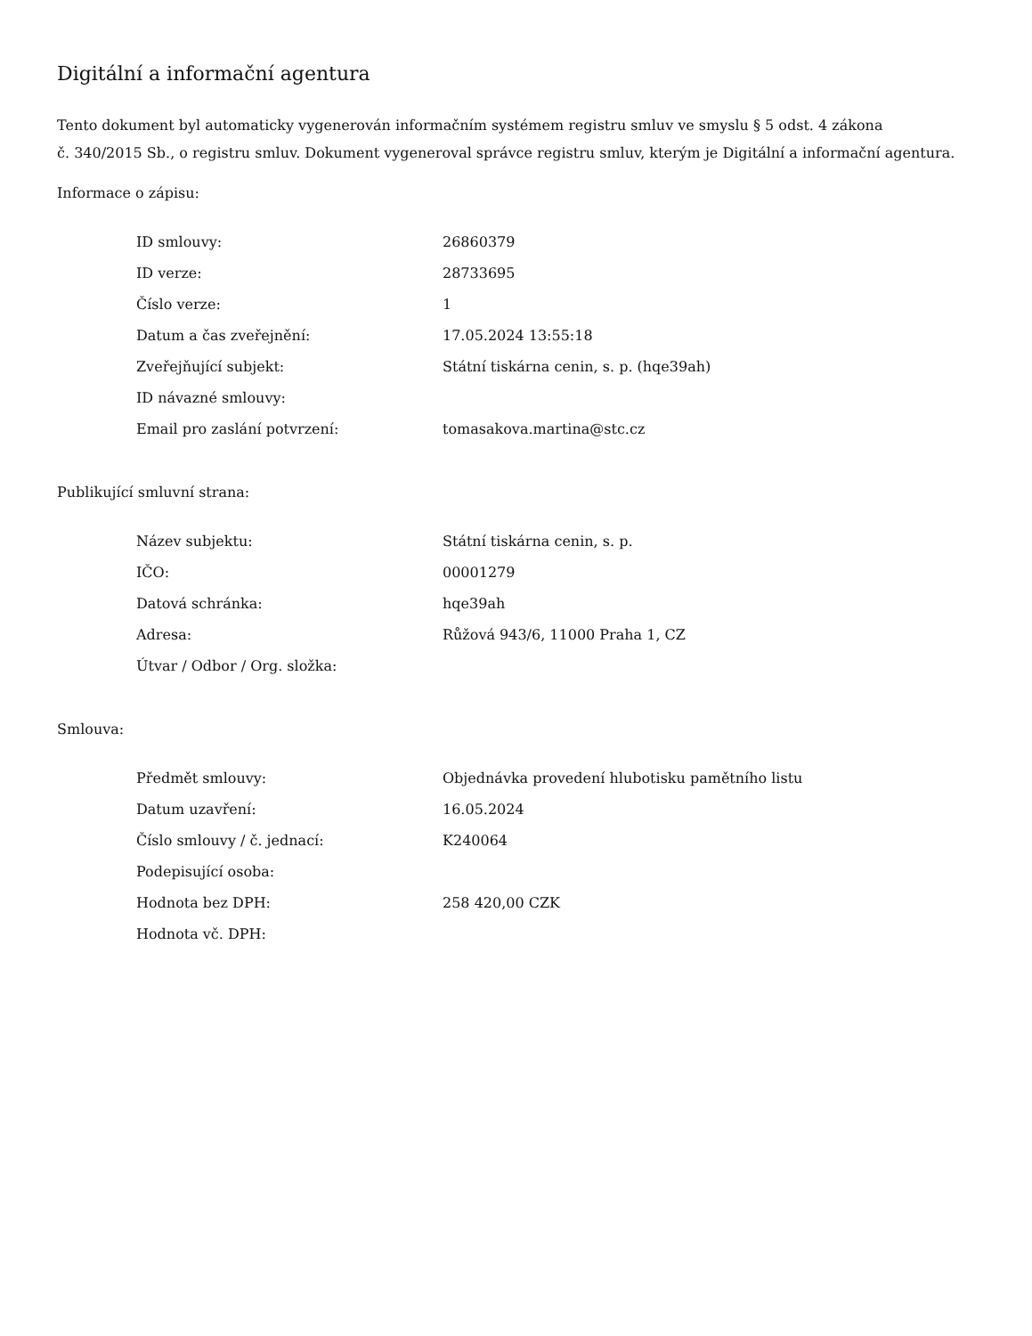Digitální a informační agentura
Tento dokument byl automaticky vygenerován informačním systémem registru smluv ve smyslu § 5 odst. 4 zákona
č. 340/2015 Sb., o registru smluv. Dokument vygeneroval správce registru smluv, kterým je Digitální a informační agentura.
Informace o zápisu:
| ID smlouvy: | 26860379 |
| ID verze: | 28733695 |
| Číslo verze: | 1 |
| Datum a čas zveřejnění: | 17.05.2024 13:55:18 |
| Zveřejňující subjekt: | Státní tiskárna cenin, s. p. (hqe39ah) |
| ID návazné smlouvy: | |
| Email pro zaslání potvrzení: | tomasakova.martina@stc.cz |
Publikující smluvní strana:
| Název subjektu: | Státní tiskárna cenin, s. p. |
| IČO: | 00001279 |
| Datová schránka: | hqe39ah |
| Adresa: | Růžová 943/6, 11000 Praha 1, CZ |
| Útvar / Odbor / Org. složka: | |
Smlouva:
| Předmět smlouvy: | Objednávka provedení hlubotisku pamětního listu |
| Datum uzavření: | 16.05.2024 |
| Číslo smlouvy / č. jednací: | K240064 |
| Podepisující osoba: | |
| Hodnota bez DPH: | 258 420,00 CZK |
| Hodnota vč. DPH: | |